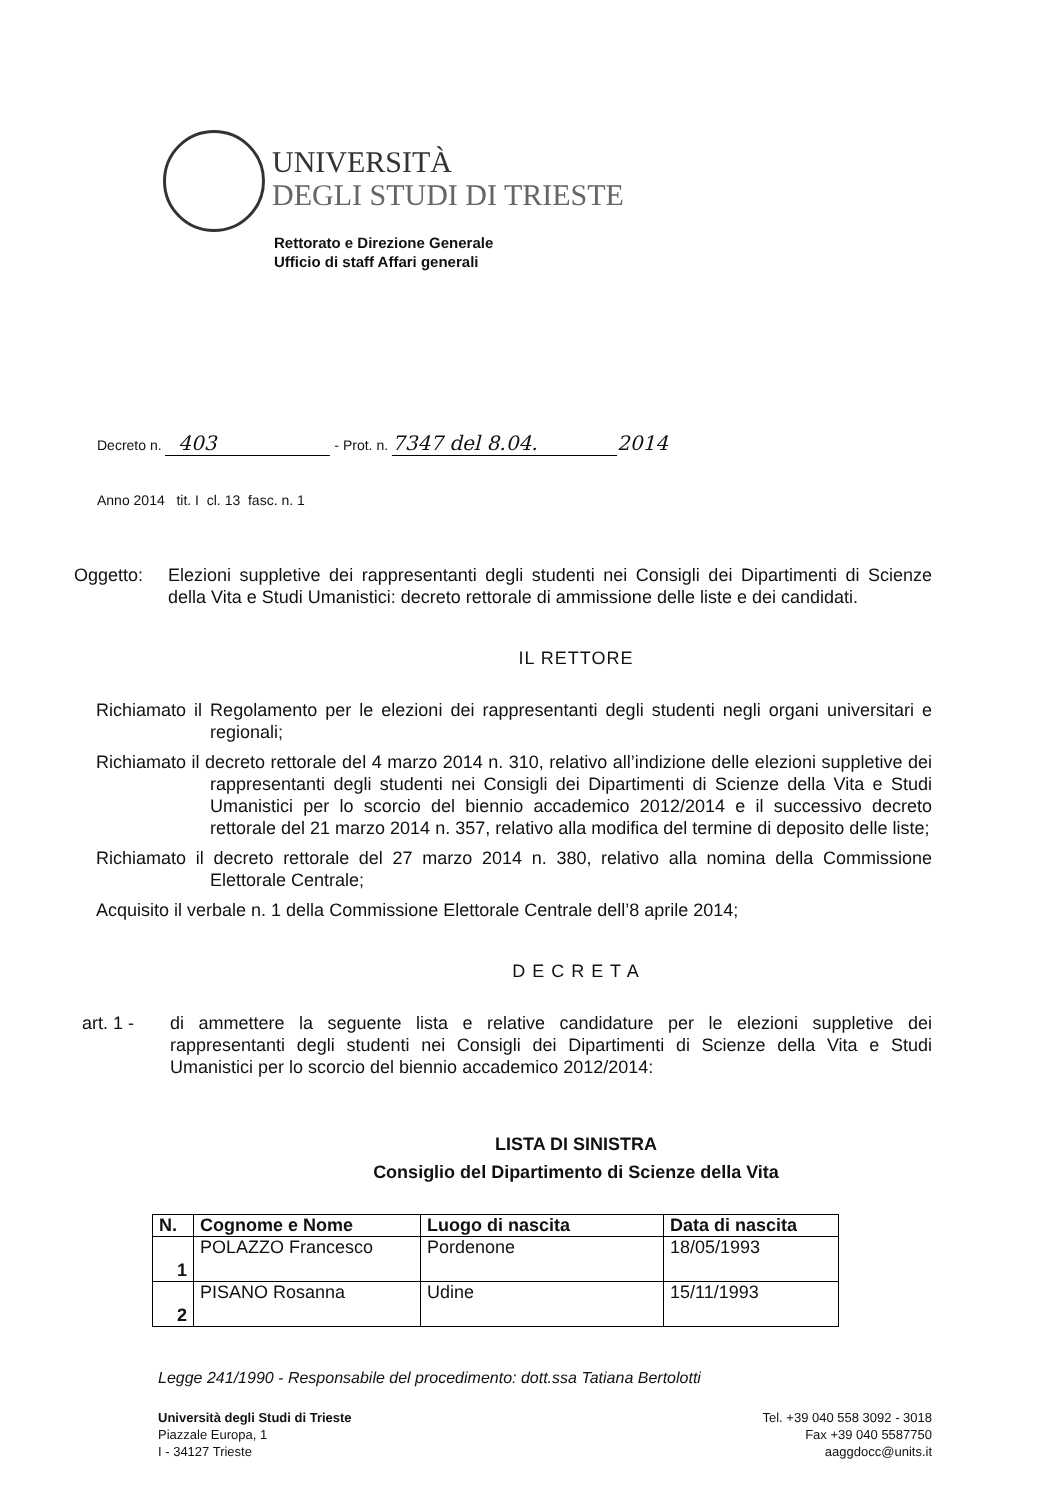UNIVERSITÀ
DEGLI STUDI DI TRIESTE
Rettorato e Direzione Generale
Ufficio di staff Affari generali
Decreto n. 403 - Prot. n. 7347 del 8.04. 2014
Anno 2014 tit. I cl. 13 fasc. n. 1
Oggetto: Elezioni suppletive dei rappresentanti degli studenti nei Consigli dei Dipartimenti di Scienze della Vita e Studi Umanistici: decreto rettorale di ammissione delle liste e dei candidati.
IL RETTORE
Richiamato il Regolamento per le elezioni dei rappresentanti degli studenti negli organi universitari e regionali;
Richiamato il decreto rettorale del 4 marzo 2014 n. 310, relativo all’indizione delle elezioni suppletive dei rappresentanti degli studenti nei Consigli dei Dipartimenti di Scienze della Vita e Studi Umanistici per lo scorcio del biennio accademico 2012/2014 e il successivo decreto rettorale del 21 marzo 2014 n. 357, relativo alla modifica del termine di deposito delle liste;
Richiamato il decreto rettorale del 27 marzo 2014 n. 380, relativo alla nomina della Commissione Elettorale Centrale;
Acquisito il verbale n. 1 della Commissione Elettorale Centrale dell’8 aprile 2014;
D E C R E T A
art. 1 - di ammettere la seguente lista e relative candidature per le elezioni suppletive dei rappresentanti degli studenti nei Consigli dei Dipartimenti di Scienze della Vita e Studi Umanistici per lo scorcio del biennio accademico 2012/2014:
LISTA DI SINISTRA
Consiglio del Dipartimento di Scienze della Vita
| N. | Cognome e Nome | Luogo di nascita | Data di nascita |
| --- | --- | --- | --- |
| 1 | POLAZZO Francesco | Pordenone | 18/05/1993 |
| 2 | PISANO Rosanna | Udine | 15/11/1993 |
Legge 241/1990 - Responsabile del procedimento: dott.ssa Tatiana Bertolotti
Università degli Studi di Trieste
Piazzale Europa, 1
I - 34127 Trieste
Tel. +39 040 558 3092 - 3018
Fax +39 040 5587750
aaggdocc@units.it